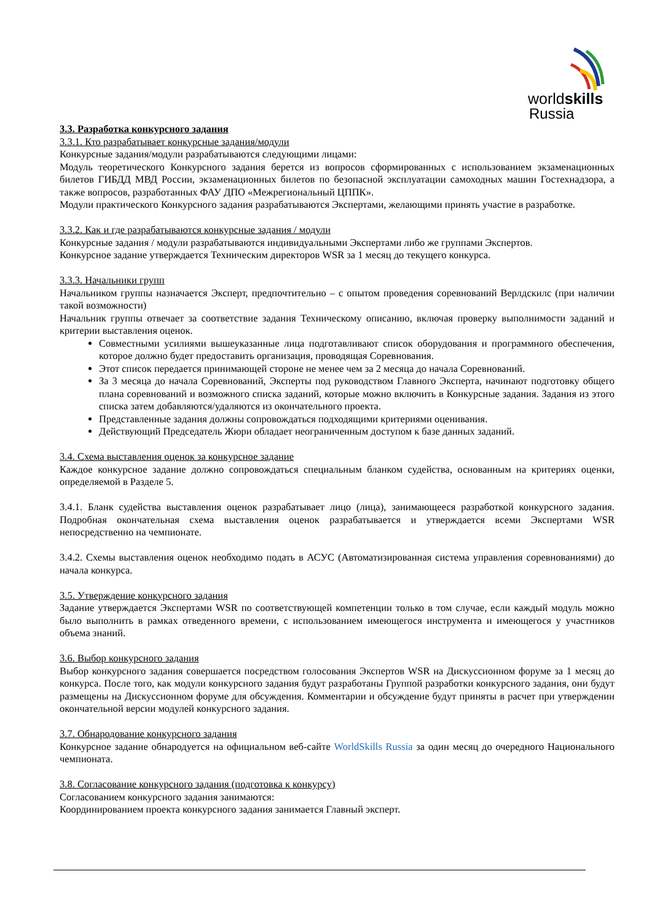worldskills
Russia
3.3. Разработка конкурсного задания
3.3.1. Кто разрабатывает конкурсные задания/модули
Конкурсные задания/модули разрабатываются следующими лицами:
Модуль теоретического Конкурсного задания берется из вопросов сформированных с использованием экзаменационных билетов ГИБДД МВД России, экзаменационных билетов по безопасной эксплуатации самоходных машин Гостехнадзора, а также вопросов, разработанных ФАУ ДПО «Межрегиональный ЦППК».
Модули практического Конкурсного задания разрабатываются Экспертами, желающими принять участие в разработке.
3.3.2. Как и где разрабатываются конкурсные задания / модули
Конкурсные задания / модули разрабатываются индивидуальными Экспертами либо же группами Экспертов.
Конкурсное задание утверждается Техническим директоров WSR за 1 месяц до текущего конкурса.
3.3.3. Начальники групп
Начальником группы назначается Эксперт, предпочтительно – с опытом проведения соревнований Верлдскилс (при наличии такой возможности)
Начальник группы отвечает за соответствие задания Техническому описанию, включая проверку выполнимости заданий и критерии выставления оценок.
Совместными усилиями вышеуказанные лица подготавливают список оборудования и программного обеспечения, которое должно будет предоставить организация, проводящая Соревнования.
Этот список передается принимающей стороне не менее чем за 2 месяца до начала Соревнований.
За 3 месяца до начала Соревнований, Эксперты под руководством Главного Эксперта, начинают подготовку общего плана соревнований и возможного списка заданий, которые можно включить в Конкурсные задания. Задания из этого списка затем добавляются/удаляются из окончательного проекта.
Представленные задания должны сопровождаться подходящими критериями оценивания.
Действующий Председатель Жюри обладает неограниченным доступом к базе данных заданий.
3.4. Схема выставления оценок за конкурсное задание
Каждое конкурсное задание должно сопровождаться специальным бланком судейства, основанным на критериях оценки, определяемой в Разделе 5.
3.4.1. Бланк судейства выставления оценок разрабатывает лицо (лица), занимающееся разработкой конкурсного задания. Подробная окончательная схема выставления оценок разрабатывается и утверждается всеми Экспертами WSR непосредственно на чемпионате.
3.4.2. Схемы выставления оценок необходимо подать в АСУС (Автоматизированная система управления соревнованиями) до начала конкурса.
3.5. Утверждение конкурсного задания
Задание утверждается Экспертами WSR по соответствующей компетенции только в том случае, если каждый модуль можно было выполнить в рамках отведенного времени, с использованием имеющегося инструмента и имеющегося у участников объема знаний.
3.6. Выбор конкурсного задания
Выбор конкурсного задания совершается посредством голосования Экспертов WSR на Дискуссионном форуме за 1 месяц до конкурса. После того, как модули конкурсного задания будут разработаны Группой разработки конкурсного задания, они будут размещены на Дискуссионном форуме для обсуждения. Комментарии и обсуждение будут приняты в расчет при утверждении окончательной версии модулей конкурсного задания.
3.7. Обнародование конкурсного задания
Конкурсное задание обнародуется на официальном веб-сайте WorldSkills Russia за один месяц до очередного Национального чемпионата.
3.8. Согласование конкурсного задания (подготовка к конкурсу)
Согласованием конкурсного задания занимаются:
Координированием проекта конкурсного задания занимается Главный эксперт.